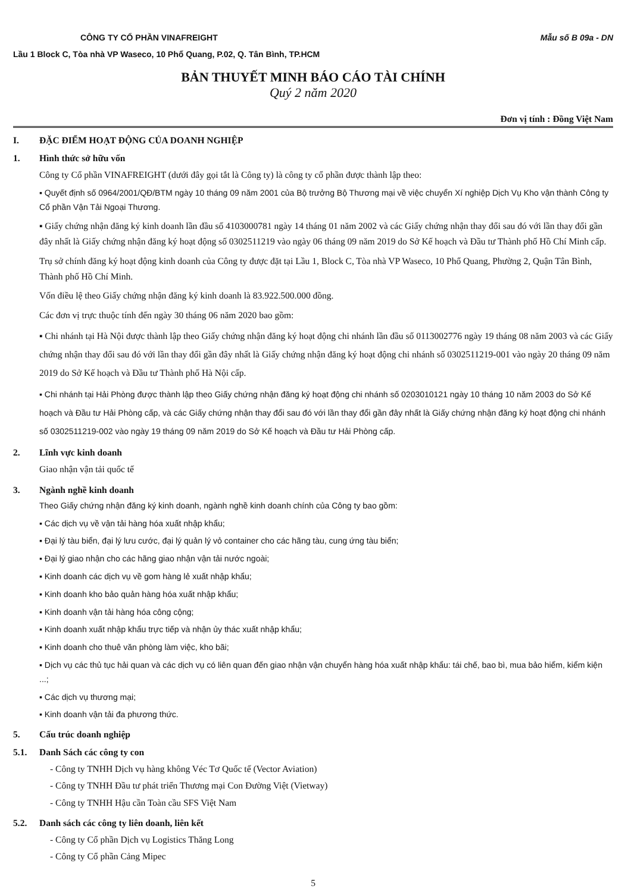CÔNG TY CỔ PHẦN VINAFREIGHT Mẫu số B 09a - DN
Lầu 1 Block C, Tòa nhà VP Waseco, 10 Phổ Quang, P.02, Q. Tân Bình, TP.HCM
BẢN THUYẾT MINH BÁO CÁO TÀI CHÍNH
Quý 2 năm 2020
Đơn vị tính : Đồng Việt Nam
I. ĐẶC ĐIỂM HOẠT ĐỘNG CỦA DOANH NGHIỆP
1. Hình thức sở hữu vốn
Công ty Cổ phần VINAFREIGHT (dưới đây gọi tắt là Công ty) là công ty cổ phần được thành lập theo:
▪ Quyết định số 0964/2001/QĐ/BTM ngày 10 tháng 09 năm 2001 của Bộ trưởng Bộ Thương mại về việc chuyển Xí nghiệp Dịch Vụ Kho vận thành Công ty Cổ phần Vận Tải Ngoại Thương.
▪ Giấy chứng nhận đăng ký kinh doanh lần đầu số 4103000781 ngày 14 tháng 01 năm 2002 và các Giấy chứng nhận thay đổi sau đó với lần thay đổi gần đây nhất là Giấy chứng nhận đăng ký hoạt động số 0302511219 vào ngày 06 tháng 09 năm 2019 do Sở Kế hoạch và Đầu tư Thành phố Hồ Chí Minh cấp.
Trụ sở chính đăng ký hoạt động kinh doanh của Công ty được đặt tại Lầu 1, Block C, Tòa nhà VP Waseco, 10 Phổ Quang, Phường 2, Quận Tân Bình, Thành phố Hồ Chí Minh.
Vốn điều lệ theo Giấy chứng nhận đăng ký kinh doanh là 83.922.500.000 đồng.
Các đơn vị trực thuộc tính đến ngày 30 tháng 06 năm 2020 bao gồm:
▪ Chi nhánh tại Hà Nội được thành lập theo Giấy chứng nhận đăng ký hoạt động chi nhánh lần đầu số 0113002776 ngày 19 tháng 08 năm 2003 và các Giấy chứng nhận thay đổi sau đó với lần thay đổi gần đây nhất là Giấy chứng nhận đăng ký hoạt động chi nhánh số 0302511219-001 vào ngày 20 tháng 09 năm 2019 do Sở Kế hoạch và Đầu tư Thành phố Hà Nội cấp.
▪ Chi nhánh tại Hải Phòng được thành lập theo Giấy chứng nhận đăng ký hoạt động chi nhánh số 0203010121 ngày 10 tháng 10 năm 2003 do Sở Kế hoạch và Đầu tư Hải Phòng cấp, và các Giấy chứng nhận thay đổi sau đó với lần thay đổi gần đây nhất là Giấy chứng nhận đăng ký hoạt động chi nhánh số 0302511219-002 vào ngày 19 tháng 09 năm 2019 do Sở Kế hoạch và Đầu tư Hải Phòng cấp.
2. Lĩnh vực kinh doanh
Giao nhận vận tải quốc tế
3. Ngành nghề kinh doanh
Theo Giấy chứng nhận đăng ký kinh doanh, ngành nghề kinh doanh chính của Công ty bao gồm:
▪ Các dịch vụ về vận tải hàng hóa xuất nhập khẩu;
▪ Đại lý tàu biển, đại lý lưu cước, đại lý quản lý vỏ container cho các hãng tàu, cung ứng tàu biển;
▪ Đại lý giao nhận cho các hãng giao nhận vận tải nước ngoài;
▪ Kinh doanh các dịch vụ về gom hàng lẻ xuất nhập khẩu;
▪ Kinh doanh kho bảo quản hàng hóa xuất nhập khẩu;
▪ Kinh doanh vận tải hàng hóa công cộng;
▪ Kinh doanh xuất nhập khẩu trực tiếp và nhận ủy thác xuất nhập khẩu;
▪ Kinh doanh cho thuê văn phòng làm việc, kho bãi;
▪ Dịch vụ các thủ tục hải quan và các dịch vụ có liên quan đến giao nhận vận chuyển hàng hóa xuất nhập khẩu: tái chế, bao bì, mua bảo hiểm, kiểm kiện ...;
▪ Các dịch vụ thương mại;
▪ Kinh doanh vận tải đa phương thức.
5. Cấu trúc doanh nghiệp
5.1. Danh Sách các công ty con
- Công ty TNHH Dịch vụ hàng không Véc Tơ Quốc tế (Vector Aviation)
- Công ty TNHH Đầu tư phát triển Thương mại Con Đường Việt (Vietway)
- Công ty TNHH Hậu cần Toàn cầu SFS Việt Nam
5.2. Danh sách các công ty liên doanh, liên kết
- Công ty Cổ phần Dịch vụ Logistics Thăng Long
- Công ty Cổ phần Cảng Mipec
5